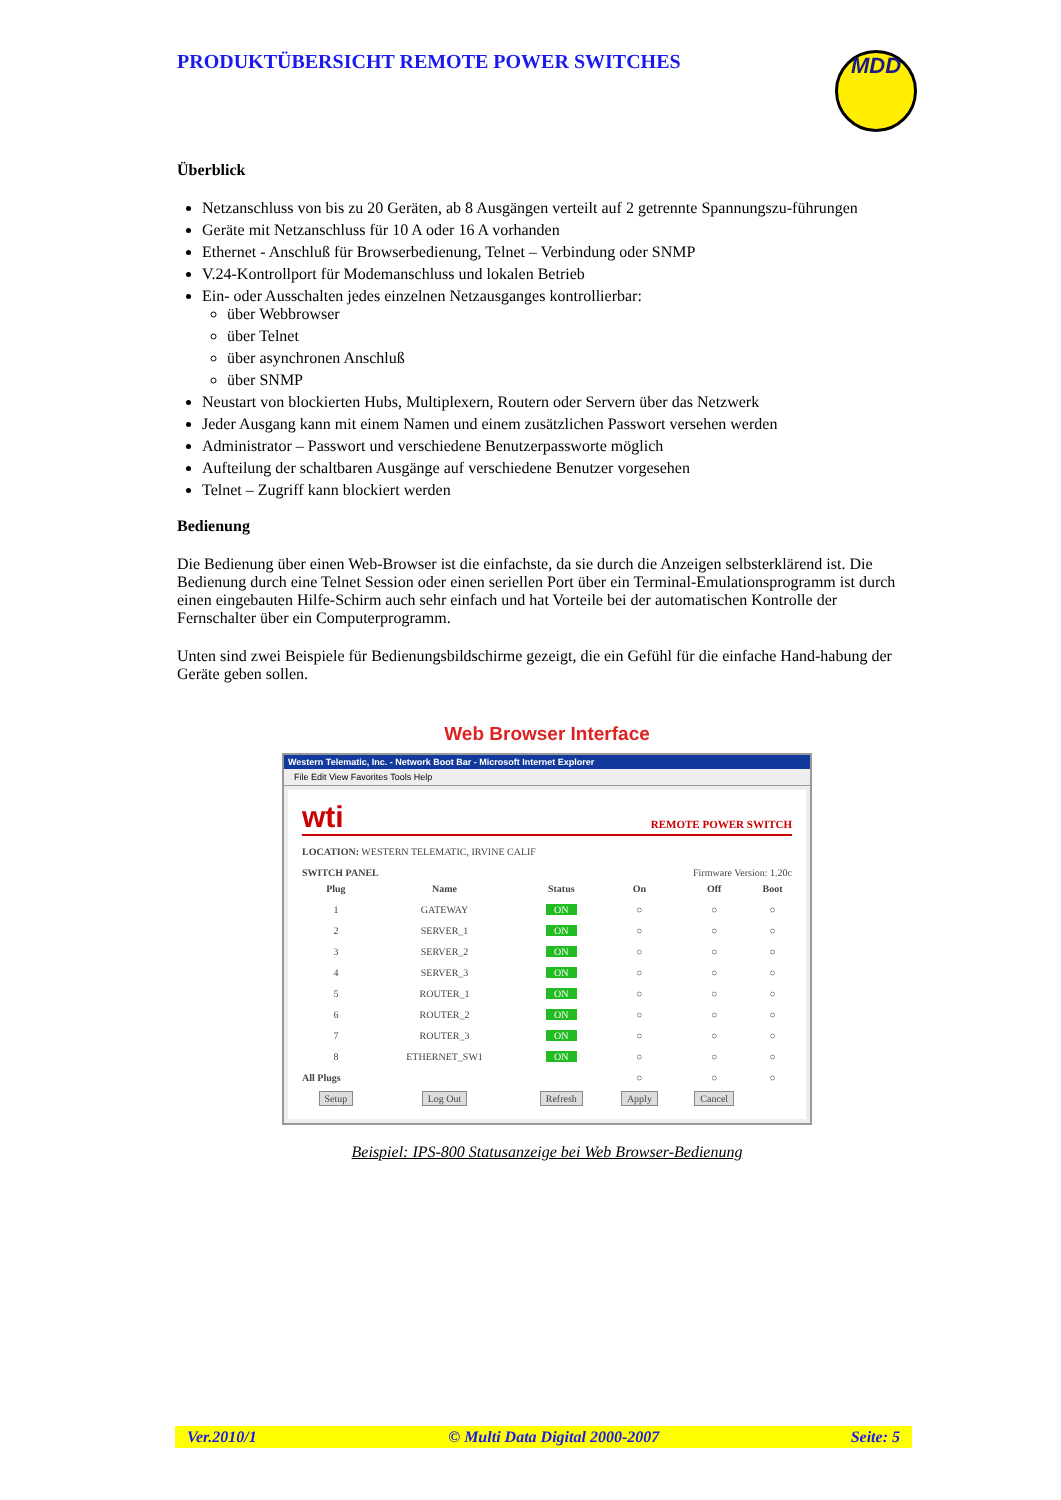PRODUKTÜBERSICHT REMOTE POWER SWITCHES
MDD
Überblick
Netzanschluss von bis zu 20 Geräten, ab 8 Ausgängen verteilt auf 2 getrennte Spannungszu-führungen
Geräte mit Netzanschluss für 10 A oder 16 A vorhanden
Ethernet - Anschluß für Browserbedienung, Telnet – Verbindung oder SNMP
V.24-Kontrollport für Modemanschluss und lokalen Betrieb
Ein- oder Ausschalten jedes einzelnen Netzausganges kontrollierbar:
über Webbrowser
über Telnet
über asynchronen Anschluß
über SNMP
Neustart von blockierten Hubs, Multiplexern, Routern oder Servern über das Netzwerk
Jeder Ausgang kann mit einem Namen und einem zusätzlichen Passwort versehen werden
Administrator – Passwort und verschiedene Benutzerpassworte möglich
Aufteilung der schaltbaren Ausgänge auf verschiedene Benutzer vorgesehen
Telnet – Zugriff kann blockiert werden
Bedienung
Die Bedienung über einen Web-Browser ist die einfachste, da sie durch die Anzeigen selbsterklärend ist. Die Bedienung durch eine Telnet Session oder einen seriellen Port über ein Terminal-Emulationsprogramm ist durch einen eingebauten Hilfe-Schirm auch sehr einfach und hat Vorteile bei der automatischen Kontrolle der Fernschalter über ein Computerprogramm.
Unten sind zwei Beispiele für Bedienungsbildschirme gezeigt, die ein Gefühl für die einfache Hand-habung der Geräte geben sollen.
Web Browser Interface
Western Telematic, Inc. - Network Boot Bar - Microsoft Internet Explorer
File Edit View Favorites Tools Help
wti REMOTE POWER SWITCH
LOCATION: WESTERN TELEMATIC, IRVINE CALIF
SWITCH PANEL Firmware Version: 1.20c
| Plug | Name | Status | On | Off | Boot |
| --- | --- | --- | --- | --- | --- |
| 1 | GATEWAY | ON | ○ | ○ | ○ |
| 2 | SERVER_1 | ON | ○ | ○ | ○ |
| 3 | SERVER_2 | ON | ○ | ○ | ○ |
| 4 | SERVER_3 | ON | ○ | ○ | ○ |
| 5 | ROUTER_1 | ON | ○ | ○ | ○ |
| 6 | ROUTER_2 | ON | ○ | ○ | ○ |
| 7 | ROUTER_3 | ON | ○ | ○ | ○ |
| 8 | ETHERNET_SW1 | ON | ○ | ○ | ○ |
| All Plugs | | | ○ | ○ | ○ |
| Setup | Log Out | Refresh | Apply | Cancel | |
Beispiel: IPS-800 Statusanzeige bei Web Browser-Bedienung
Ver.2010/1 © Multi Data Digital 2000-2007 Seite: 5